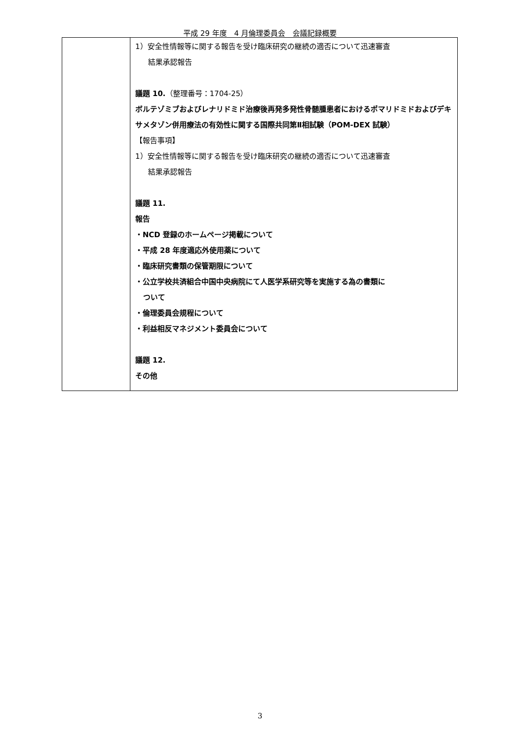平成 29 年度　4 月倫理委員会　会議記録概要
| | 1）安全性情報等に関する報告を受け臨床研究の継続の適否について迅速審査 結果承認報告 議題 10. （整理番号：1704-25） ボルテゾミブおよびレナリドミド治療後再発多発性骨髄腫患者におけるポマリドミドおよびデキサメタゾン併用療法の有効性に関する国際共同第Ⅱ相試験（POM-DEX 試験） 【報告事項】 1）安全性情報等に関する報告を受け臨床研究の継続の適否について迅速審査 結果承認報告 議題 11. 報告 ・NCD 登録のホームページ掲載について ・平成 28 年度適応外使用薬について ・臨床研究書類の保管期限について ・公立学校共済組合中国中央病院にて人医学系研究等を実施する為の書類に ついて ・倫理委員会規程について ・利益相反マネジメント委員会について 議題 12. その他 |
3